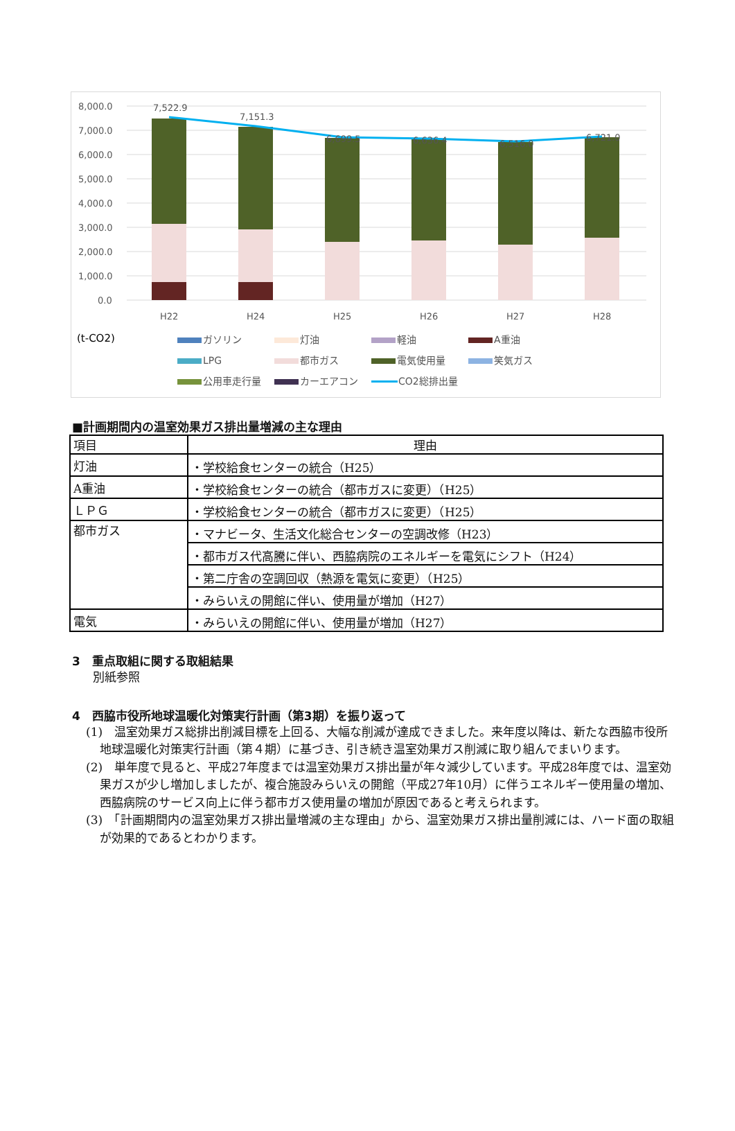8,000.0
7,000.0
6,000.0
5,000.0
4,000.0
3,000.0
2,000.0
1,000.0
0.0
7,522.9
7,151.3
6,699.5
6,636.4
6,516.0
6,721.0
H22
H24
H25
H26
H27
H28
(t-CO2)
ガソリン
灯油
軽油
A重油
LPG
都市ガス
電気使用量
笑気ガス
公用車走行量
カーエアコン
CO2総排出量
■計画期間内の温室効果ガス排出量増減の主な理由
| 項目 | 理由 |
| --- | --- |
| 灯油 | ・学校給食センターの統合（H25） |
| A重油 | ・学校給食センターの統合（都市ガスに変更）（H25） |
| ＬＰＧ | ・学校給食センターの統合（都市ガスに変更）（H25） |
| 都市ガス | ・マナビータ、生活文化総合センターの空調改修（H23） |
| | ・都市ガス代高騰に伴い、西脇病院のエネルギーを電気にシフト（H24） |
| | ・第二庁舎の空調回収（熱源を電気に変更）（H25） |
| | ・みらいえの開館に伴い、使用量が増加（H27） |
| 電気 | ・みらいえの開館に伴い、使用量が増加（H27） |
3　重点取組に関する取組結果
別紙参照
4　西脇市役所地球温暖化対策実行計画（第3期）を振り返って
(1)　温室効果ガス総排出削減目標を上回る、大幅な削減が達成できました。来年度以降は、新たな西脇市役所地球温暖化対策実行計画（第４期）に基づき、引き続き温室効果ガス削減に取り組んでまいります。
(2)　単年度で見ると、平成27年度までは温室効果ガス排出量が年々減少しています。平成28年度では、温室効果ガスが少し増加しましたが、複合施設みらいえの開館（平成27年10月）に伴うエネルギー使用量の増加、西脇病院のサービス向上に伴う都市ガス使用量の増加が原因であると考えられます。
(3)　「計画期間内の温室効果ガス排出量増減の主な理由」から、温室効果ガス排出量削減には、ハード面の取組が効果的であるとわかります。